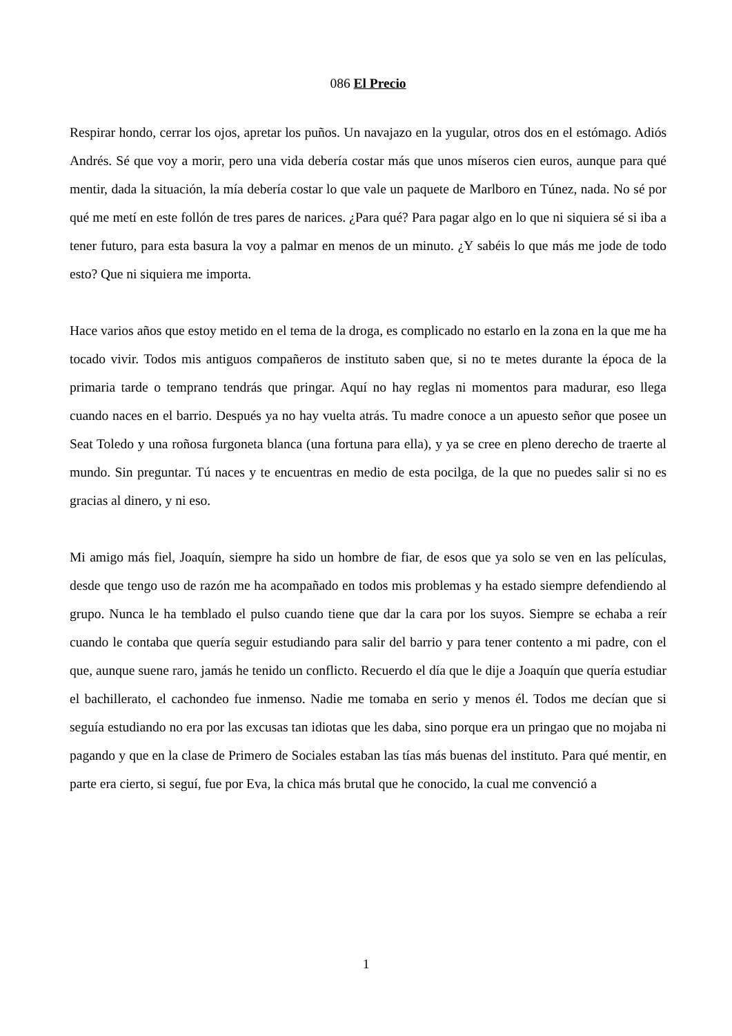086 El Precio
Respirar hondo, cerrar los ojos, apretar los puños. Un navajazo en la yugular, otros dos en el estómago. Adiós Andrés. Sé que voy a morir, pero una vida debería costar más que unos míseros cien euros, aunque para qué mentir, dada la situación, la mía debería costar lo que vale un paquete de Marlboro en Túnez, nada. No sé por qué me metí en este follón de tres pares de narices. ¿Para qué? Para pagar algo en lo que ni siquiera sé si iba a tener futuro, para esta basura la voy a palmar en menos de un minuto. ¿Y sabéis lo que más me jode de todo esto? Que ni siquiera me importa.
Hace varios años que estoy metido en el tema de la droga, es complicado no estarlo en la zona en la que me ha tocado vivir. Todos mis antiguos compañeros de instituto saben que, si no te metes durante la época de la primaria tarde o temprano tendrás que pringar. Aquí no hay reglas ni momentos para madurar, eso llega cuando naces en el barrio. Después ya no hay vuelta atrás. Tu madre conoce a un apuesto señor que posee un Seat Toledo y una roñosa furgoneta blanca (una fortuna para ella), y ya se cree en pleno derecho de traerte al mundo. Sin preguntar. Tú naces y te encuentras en medio de esta pocilga, de la que no puedes salir si no es gracias al dinero, y ni eso.
Mi amigo más fiel, Joaquín, siempre ha sido un hombre de fiar, de esos que ya solo se ven en las películas, desde que tengo uso de razón me ha acompañado en todos mis problemas y ha estado siempre defendiendo al grupo. Nunca le ha temblado el pulso cuando tiene que dar la cara por los suyos. Siempre se echaba a reír cuando le contaba que quería seguir estudiando para salir del barrio y para tener contento a mi padre, con el que, aunque suene raro, jamás he tenido un conflicto. Recuerdo el día que le dije a Joaquín que quería estudiar el bachillerato, el cachondeo fue inmenso. Nadie me tomaba en serio y menos él. Todos me decían que si seguía estudiando no era por las excusas tan idiotas que les daba, sino porque era un pringao que no mojaba ni pagando y que en la clase de Primero de Sociales estaban las tías más buenas del instituto. Para qué mentir, en parte era cierto, si seguí, fue por Eva, la chica más brutal que he conocido, la cual me convenció a
1